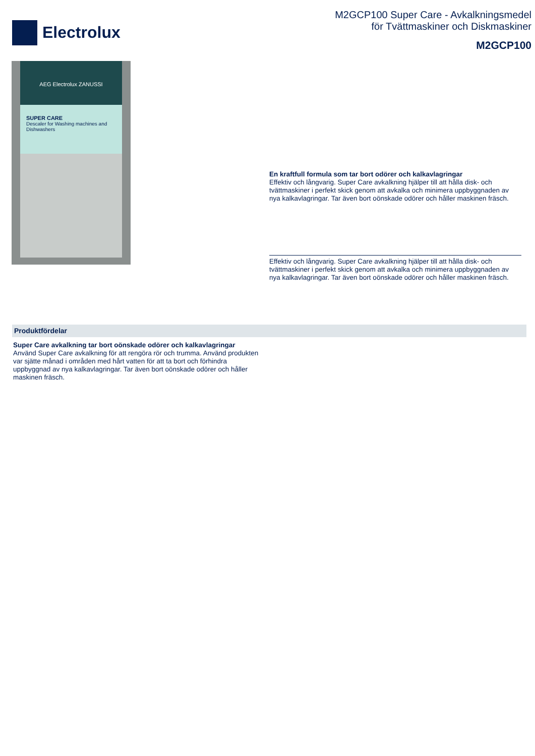Electrolux
M2GCP100 Super Care - Avkalkningsmedel
för Tvättmaskiner och Diskmaskiner
M2GCP100
AEG Electrolux ZANUSSI
SUPER CARE
Descaler for Washing machines and Dishwashers
En kraftfull formula som tar bort odörer och kalkavlagringar
Effektiv och långvarig. Super Care avkalkning hjälper till att hålla disk- och tvättmaskiner i perfekt skick genom att avkalka och minimera uppbyggnaden av nya kalkavlagringar. Tar även bort oönskade odörer och håller maskinen fräsch.
Effektiv och långvarig. Super Care avkalkning hjälper till att hålla disk- och tvättmaskiner i perfekt skick genom att avkalka och minimera uppbyggnaden av nya kalkavlagringar. Tar även bort oönskade odörer och håller maskinen fräsch.
Produktfördelar
Super Care avkalkning tar bort oönskade odörer och kalkavlagringar
Använd Super Care avkalkning för att rengöra rör och trumma. Använd produkten var sjätte månad i områden med hårt vatten för att ta bort och förhindra uppbyggnad av nya kalkavlagringar. Tar även bort oönskade odörer och håller maskinen fräsch.